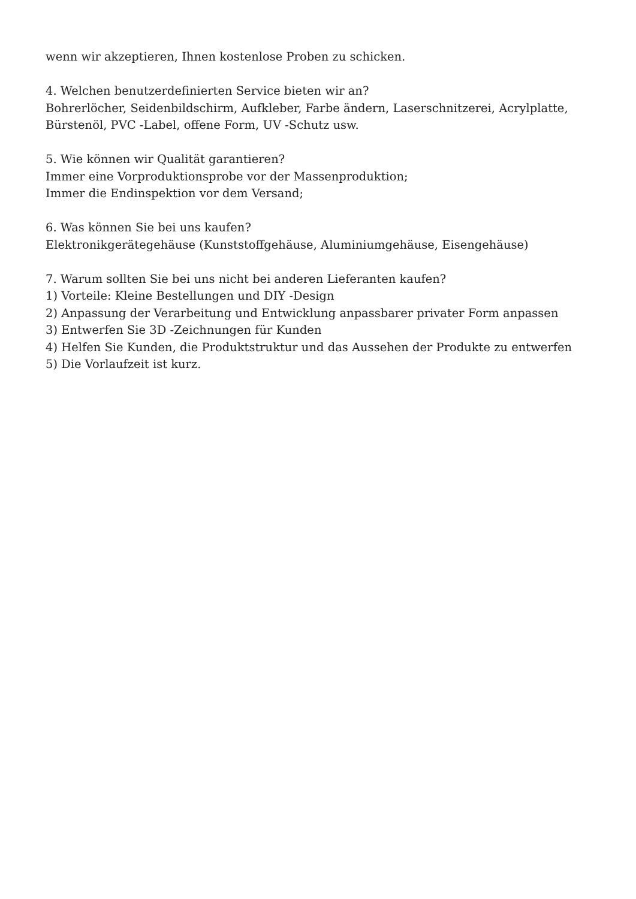wenn wir akzeptieren, Ihnen kostenlose Proben zu schicken.
4. Welchen benutzerdefinierten Service bieten wir an?
Bohrerlöcher, Seidenbildschirm, Aufkleber, Farbe ändern, Laserschnitzerei, Acrylplatte, Bürstenöl, PVC -Label, offene Form, UV -Schutz usw.
5. Wie können wir Qualität garantieren?
Immer eine Vorproduktionsprobe vor der Massenproduktion;
Immer die Endinspektion vor dem Versand;
6. Was können Sie bei uns kaufen?
Elektronikgerätegehäuse (Kunststoffgehäuse, Aluminiumgehäuse, Eisengehäuse)
7. Warum sollten Sie bei uns nicht bei anderen Lieferanten kaufen?
1) Vorteile: Kleine Bestellungen und DIY -Design
2) Anpassung der Verarbeitung und Entwicklung anpassbarer privater Form anpassen
3) Entwerfen Sie 3D -Zeichnungen für Kunden
4) Helfen Sie Kunden, die Produktstruktur und das Aussehen der Produkte zu entwerfen
5) Die Vorlaufzeit ist kurz.